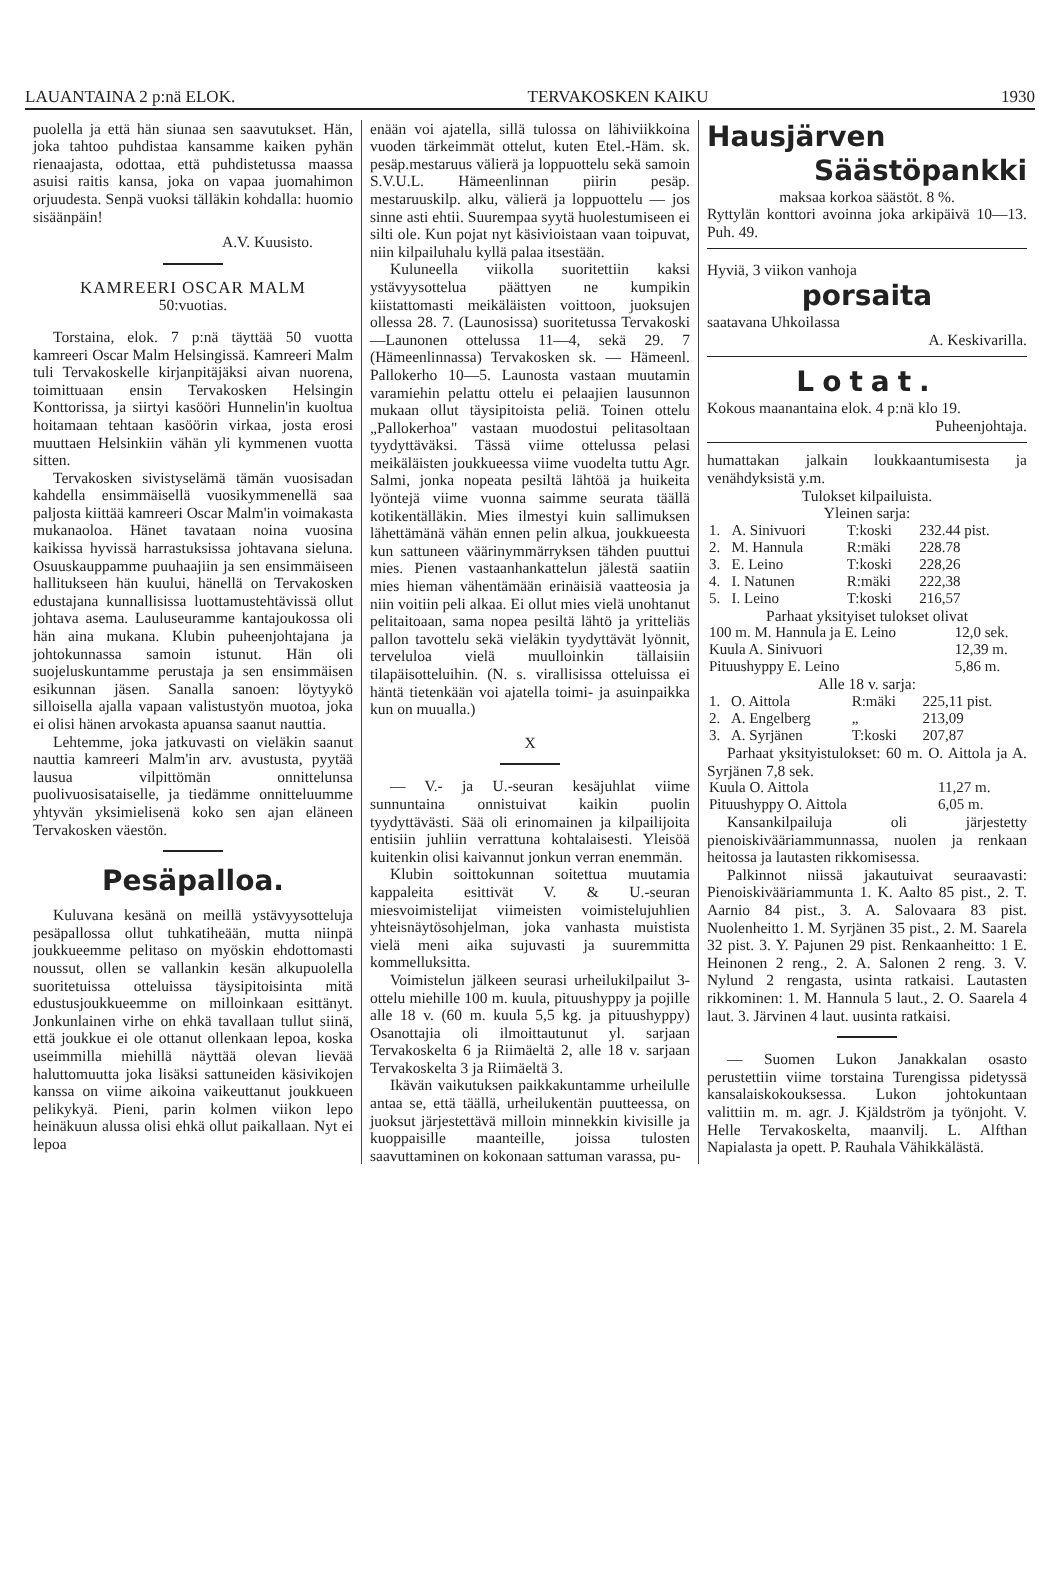LAUANTAINA 2 p:nä ELOK. TERVAKOSKEN KAIKU 1930
puolella ja että hän siunaa sen saavutukset. Hän, joka tahtoo puhdistaa kansamme kaiken pyhän rienaajasta, odottaa, että puhdistetussa maassa asuisi raitis kansa, joka on vapaa juomahimon orjuudesta. Senpä vuoksi tälläkin kohdalla: huomio sisäänpäin!
A.V. Kuusisto.
KAMREERI OSCAR MALM
50:vuotias.
Torstaina, elok. 7 p:nä täyttää 50 vuotta kamreeri Oscar Malm Helsingissä. Kamreeri Malm tuli Tervakoskelle kirjanpitäjäksi aivan nuorena, toimittuaan ensin Tervakosken Helsingin Konttorissa, ja siirtyi kasööri Hunnelin'in kuoltua hoitamaan tehtaan kasöörin virkaa, josta erosi muuttaen Helsinkiin vähän yli kymmenen vuotta sitten.
Tervakosken sivistyselämä tämän vuosisadan kahdella ensimmäisellä vuosikymmenellä saa paljosta kiittää kamreeri Oscar Malm'in voimakasta mukanaoloa. Hänet tavataan noina vuosina kaikissa hyvissä harrastuksissa johtavana sieluna. Osuuskauppamme puuhaajiin ja sen ensimmäiseen hallitukseen hän kuului, hänellä on Tervakosken edustajana kunnallisissa luottamustehtävissä ollut johtava asema. Lauluseuramme kantajoukossa oli hän aina mukana. Klubin puheenjohtajana ja johtokunnassa samoin istunut. Hän oli suojeluskuntamme perustaja ja sen ensimmäisen esikunnan jäsen. Sanalla sanoen: löytyykö silloisella ajalla vapaan valistustyön muotoa, joka ei olisi hänen arvokasta apuansa saanut nauttia.
Lehtemme, joka jatkuvasti on vieläkin saanut nauttia kamreeri Malm'in arv. avustusta, pyytää lausua vilpittömän onnittelunsa puolivuosisataiselle, ja tiedämme onnitteluumme yhtyvän yksimielisenä koko sen ajan eläneen Tervakosken väestön.
Pesäpalloa.
Kuluvana kesänä on meillä ystävyysotteluja pesäpallossa ollut tuhkatiheään, mutta niinpä joukkueemme pelitaso on myöskin ehdottomasti noussut, ollen se vallankin kesän alkupuolella suoritetuissa otteluissa täysipitoisinta mitä edustusjoukkueemme on milloinkaan esittänyt. Jonkunlainen virhe on ehkä tavallaan tullut siinä, että joukkue ei ole ottanut ollenkaan lepoa, koska useimmilla miehillä näyttää olevan lievää haluttomuutta joka lisäksi sattuneiden käsivikojen kanssa on viime aikoina vaikeuttanut joukkueen pelikykyä. Pieni, parin kolmen viikon lepo heinäkuun alussa olisi ehkä ollut paikallaan. Nyt ei lepoa
enään voi ajatella, sillä tulossa on lähiviikkoina vuoden tärkeimmät ottelut, kuten Etel.-Häm. sk. pesäp.mestaruus välierä ja loppuottelu sekä samoin S.V.U.L. Hämeenlinnan piirin pesäp. mestaruuskilp. alku, välierä ja loppuottelu — jos sinne asti ehtii. Suurempaa syytä huolestumiseen ei silti ole. Kun pojat nyt käsivioistaan vaan toipuvat, niin kilpailuhalu kyllä palaa itsestään.
Kuluneella viikolla suoritettiin kaksi ystävyysottelua päättyen ne kumpikin kiistattomasti meikäläisten voittoon, juoksujen ollessa 28. 7. (Launosissa) suoritetussa Tervakoski—Launonen ottelussa 11—4, sekä 29. 7 (Hämeenlinnassa) Tervakosken sk. — Hämeenl. Pallokerho 10—5. Launosta vastaan muutamin varamiehin pelattu ottelu ei pelaajien lausunnon mukaan ollut täysipitoista peliä. Toinen ottelu „Pallokerhoa" vastaan muodostui pelitasoltaan tyydyttäväksi. Tässä viime ottelussa pelasi meikäläisten joukkueessa viime vuodelta tuttu Agr. Salmi, jonka nopeata pesiltä lähtöä ja huikeita lyöntejä viime vuonna saimme seurata täällä kotikentälläkin. Mies ilmestyi kuin sallimuksen lähettämänä vähän ennen pelin alkua, joukkueesta kun sattuneen väärinymmärryksen tähden puuttui mies. Pienen vastaanhankattelun jälestä saatiin mies hieman vähentämään erinäisiä vaatteosia ja niin voitiin peli alkaa. Ei ollut mies vielä unohtanut pelitaitoaan, sama nopea pesiltä lähtö ja yritteliäs pallon tavottelu sekä vieläkin tyydyttävät lyönnit, terveluloa vielä muulloinkin tällaisiin tilapäisotteluihin. (N. s. virallisissa otteluissa ei häntä tietenkään voi ajatella toimi- ja asuinpaikka kun on muualla.)
X
— V.- ja U.-seuran kesäjuhlat viime sunnuntaina onnistuivat kaikin puolin tyydyttävästi. Sää oli erinomainen ja kilpailijoita entisiin juhliin verrattuna kohtalaisesti. Yleisöä kuitenkin olisi kaivannut jonkun verran enemmän.
Klubin soittokunnan soitettua muutamia kappaleita esittivät V. & U.-seuran miesvoimistelijat viimeisten voimistelujuhlien yhteisnäytösohjelman, joka vanhasta muistista vielä meni aika sujuvasti ja suuremmitta kommelluksitta.
Voimistelun jälkeen seurasi urheilukilpailut 3-ottelu miehille 100 m. kuula, pituushyppy ja pojille alle 18 v. (60 m. kuula 5,5 kg. ja pituushyppy) Osanottajia oli ilmoittautunut yl. sarjaan Tervakoskelta 6 ja Riimäeltä 2, alle 18 v. sarjaan Tervakoskelta 3 ja Riimäeltä 3.
Ikävän vaikutuksen paikkakuntamme urheilulle antaa se, että täällä, urheilukentän puutteessa, on juoksut järjestettävä milloin minnekkin kivisille ja kuoppaisille maanteille, joissa tulosten saavuttaminen on kokonaan sattuman varassa, pu-
Hausjärven
Säästöpankki
maksaa korkoa säästöt. 8 %.
Ryttylän konttori avoinna joka arkipäivä 10—13. Puh. 49.
Hyviä, 3 viikon vanhoja
porsaita
saatavana Uhkoilassa
A. Keskivarilla.
Lotat.
Kokous maanantaina elok. 4 p:nä klo 19.
Puheenjohtaja.
humattakan jalkain loukkaantumisesta ja venähdyksistä y.m.
Tulokset kilpailuista.
Yleinen sarja:
| 1. | A. Sinivuori | T:koski | 232.44 pist. |
| 2. | M. Hannula | R:mäki | 228.78 |
| 3. | E. Leino | T:koski | 228,26 |
| 4. | I. Natunen | R:mäki | 222,38 |
| 5. | I. Leino | T:koski | 216,57 |
Parhaat yksityiset tulokset olivat
| 100 m. M. Hannula ja E. Leino | 12,0 sek. |
| Kuula A. Sinivuori | 12,39 m. |
| Pituushyppy E. Leino | 5,86 m. |
Alle 18 v. sarja:
| 1. | O. Aittola | R:mäki | 225,11 pist. |
| 2. | A. Engelberg | „ | 213,09 |
| 3. | A. Syrjänen | T:koski | 207,87 |
Parhaat yksityistulokset: 60 m. O. Aittola ja A. Syrjänen 7,8 sek.
| Kuula O. Aittola | 11,27 m. |
| Pituushyppy O. Aittola | 6,05 m. |
Kansankilpailuja oli järjestetty pienoiskivääriammunnassa, nuolen ja renkaan heitossa ja lautasten rikkomisessa.
Palkinnot niissä jakautuivat seuraavasti: Pienoiskivääriammunta 1. K. Aalto 85 pist., 2. T. Aarnio 84 pist., 3. A. Salovaara 83 pist. Nuolenheitto 1. M. Syrjänen 35 pist., 2. M. Saarela 32 pist. 3. Y. Pajunen 29 pist. Renkaanheitto: 1 E. Heinonen 2 reng., 2. A. Salonen 2 reng. 3. V. Nylund 2 rengasta, usinta ratkaisi. Lautasten rikkominen: 1. M. Hannula 5 laut., 2. O. Saarela 4 laut. 3. Järvinen 4 laut. uusinta ratkaisi.
— Suomen Lukon Janakkalan osasto perustettiin viime torstaina Turengissa pidetyssä kansalaiskokouksessa. Lukon johtokuntaan valittiin m. m. agr. J. Kjäldström ja työnjoht. V. Helle Tervakoskelta, maanvilj. L. Alfthan Napialasta ja opett. P. Rauhala Vähikkälästä.